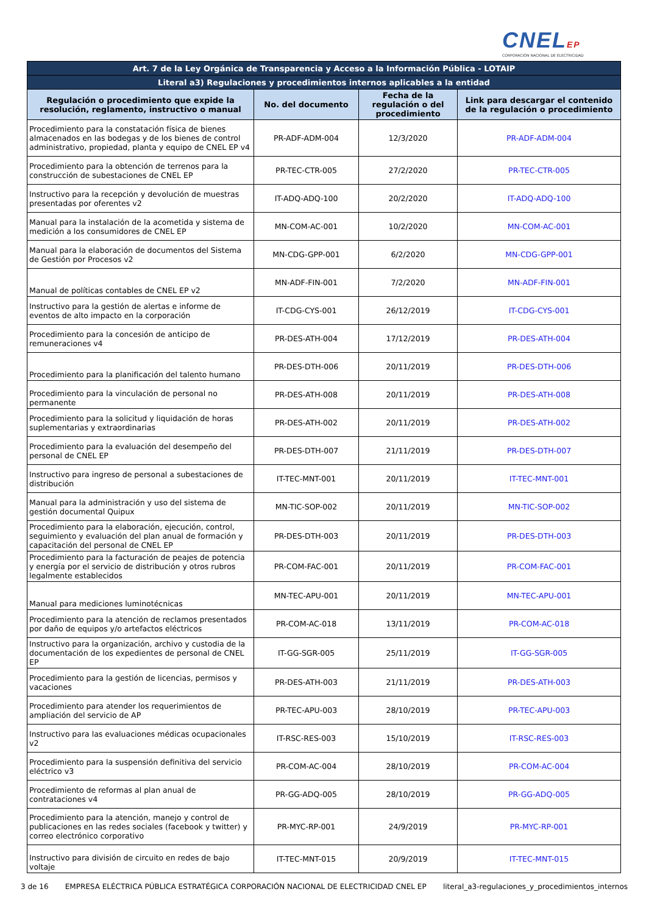CNELEP
CORPORACIÓN NACIONAL DE ELECTRICIDAD
| Art. 7 de la Ley Orgánica de Transparencia y Acceso a la Información Pública - LOTAIP | | | |
| --- | --- | --- | --- |
| Literal a3) Regulaciones y procedimientos internos aplicables a la entidad | | | |
| Regulación o procedimiento que expide la resolución, reglamento, instructivo o manual | No. del documento | Fecha de la regulación o del procedimiento | Link para descargar el contenido de la regulación o procedimiento |
| Procedimiento para la constatación física de bienes almacenados en las bodegas y de los bienes de control administrativo, propiedad, planta y equipo de CNEL EP v4 | PR-ADF-ADM-004 | 12/3/2020 | PR-ADF-ADM-004 |
| Procedimiento para la obtención de terrenos para la construcción de subestaciones de CNEL EP | PR-TEC-CTR-005 | 27/2/2020 | PR-TEC-CTR-005 |
| Instructivo para la recepción y devolución de muestras presentadas por oferentes v2 | IT-ADQ-ADQ-100 | 20/2/2020 | IT-ADQ-ADQ-100 |
| Manual para la instalación de la acometida y sistema de medición a los consumidores de CNEL EP | MN-COM-AC-001 | 10/2/2020 | MN-COM-AC-001 |
| Manual para la elaboración de documentos del Sistema de Gestión por Procesos v2 | MN-CDG-GPP-001 | 6/2/2020 | MN-CDG-GPP-001 |
| Manual de políticas contables de CNEL EP v2 | MN-ADF-FIN-001 | 7/2/2020 | MN-ADF-FIN-001 |
| Instructivo para la gestión de alertas e informe de eventos de alto impacto en la corporación | IT-CDG-CYS-001 | 26/12/2019 | IT-CDG-CYS-001 |
| Procedimiento para la concesión de anticipo de remuneraciones v4 | PR-DES-ATH-004 | 17/12/2019 | PR-DES-ATH-004 |
| Procedimiento para la planificación del talento humano | PR-DES-DTH-006 | 20/11/2019 | PR-DES-DTH-006 |
| Procedimiento para la vinculación de personal no permanente | PR-DES-ATH-008 | 20/11/2019 | PR-DES-ATH-008 |
| Procedimiento para la solicitud y liquidación de horas suplementarias y extraordinarias | PR-DES-ATH-002 | 20/11/2019 | PR-DES-ATH-002 |
| Procedimiento para la evaluación del desempeño del personal de CNEL EP | PR-DES-DTH-007 | 21/11/2019 | PR-DES-DTH-007 |
| Instructivo para ingreso de personal a subestaciones de distribución | IT-TEC-MNT-001 | 20/11/2019 | IT-TEC-MNT-001 |
| Manual para la administración y uso del sistema de gestión documental Quipux | MN-TIC-SOP-002 | 20/11/2019 | MN-TIC-SOP-002 |
| Procedimiento para la elaboración, ejecución, control, seguimiento y evaluación del plan anual de formación y capacitación del personal de CNEL EP | PR-DES-DTH-003 | 20/11/2019 | PR-DES-DTH-003 |
| Procedimiento para la facturación de peajes de potencia y energía por el servicio de distribución y otros rubros legalmente establecidos | PR-COM-FAC-001 | 20/11/2019 | PR-COM-FAC-001 |
| Manual para mediciones luminotécnicas | MN-TEC-APU-001 | 20/11/2019 | MN-TEC-APU-001 |
| Procedimiento para la atención de reclamos presentados por daño de equipos y/o artefactos eléctricos | PR-COM-AC-018 | 13/11/2019 | PR-COM-AC-018 |
| Instructivo para la organización, archivo y custodia de la documentación de los expedientes de personal de CNEL EP | IT-GG-SGR-005 | 25/11/2019 | IT-GG-SGR-005 |
| Procedimiento para la gestión de licencias, permisos y vacaciones | PR-DES-ATH-003 | 21/11/2019 | PR-DES-ATH-003 |
| Procedimiento para atender los requerimientos de ampliación del servicio de AP | PR-TEC-APU-003 | 28/10/2019 | PR-TEC-APU-003 |
| Instructivo para las evaluaciones médicas ocupacionales v2 | IT-RSC-RES-003 | 15/10/2019 | IT-RSC-RES-003 |
| Procedimiento para la suspensión definitiva del servicio eléctrico v3 | PR-COM-AC-004 | 28/10/2019 | PR-COM-AC-004 |
| Procedimiento de reformas al plan anual de contrataciones v4 | PR-GG-ADQ-005 | 28/10/2019 | PR-GG-ADQ-005 |
| Procedimiento para la atención, manejo y control de publicaciones en las redes sociales (facebook y twitter) y correo electrónico corporativo | PR-MYC-RP-001 | 24/9/2019 | PR-MYC-RP-001 |
| Instructivo para división de circuito en redes de bajo voltaje | IT-TEC-MNT-015 | 20/9/2019 | IT-TEC-MNT-015 |
3 de 16 EMPRESA ELÉCTRICA PÚBLICA ESTRATÉGICA CORPORACIÓN NACIONAL DE ELECTRICIDAD CNEL EP literal_a3-regulaciones_y_procedimientos_internos